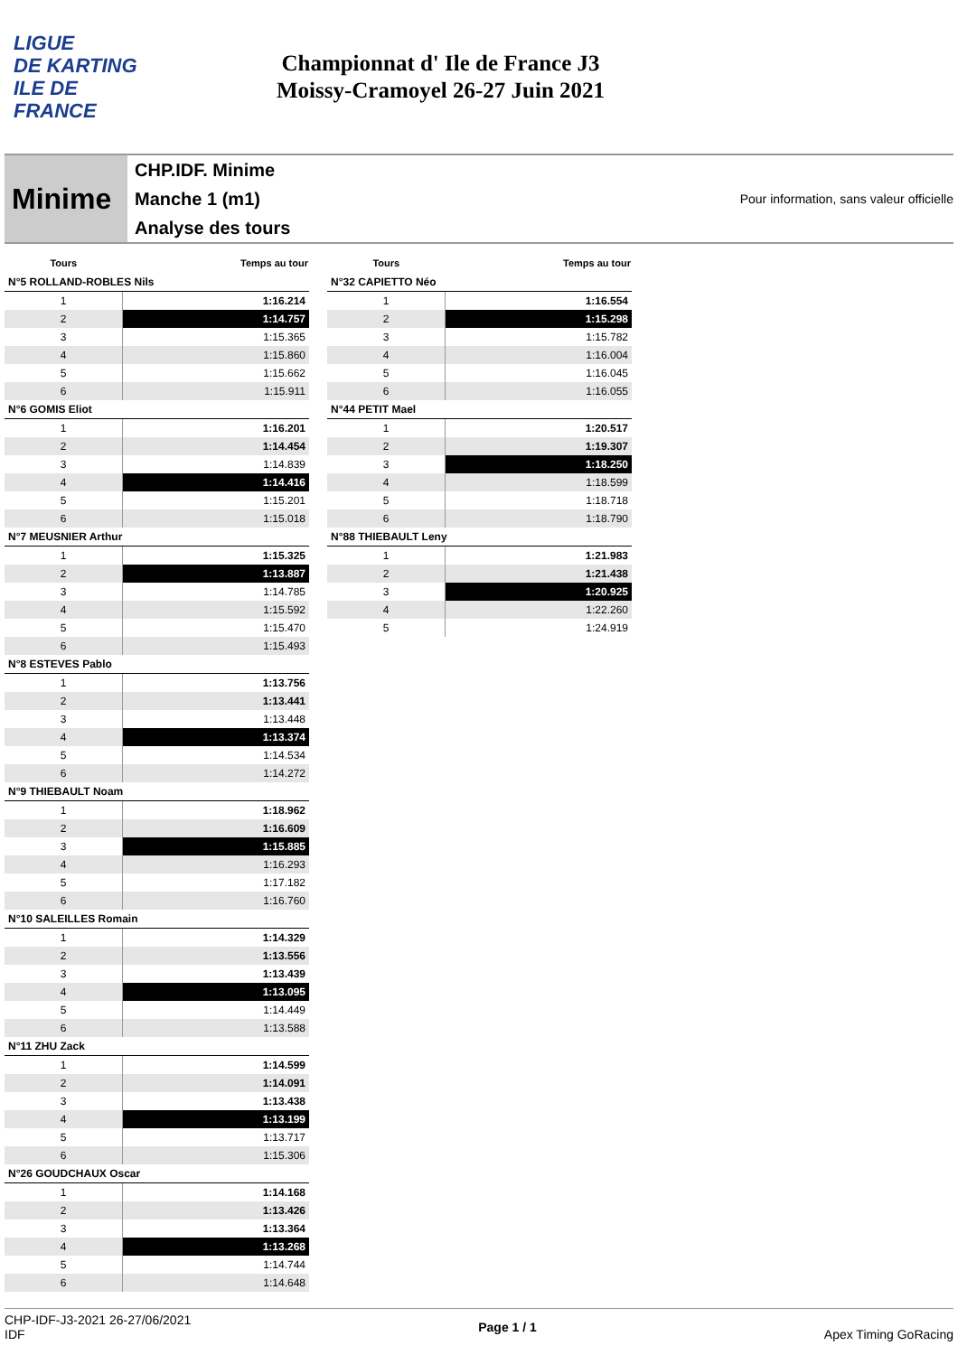LIGUE
DE KARTING
ILE DE
FRANCE
Championnat d' Ile de France J3
Moissy-Cramoyel 26-27 Juin 2021
Minime
CHP.IDF. Minime
Manche 1 (m1)
Analyse des tours
Pour information, sans valeur officielle
| Tours | Temps au tour |
| --- | --- |
| N°5 ROLLAND-ROBLES Nils | |
| 1 | 1:16.214 |
| 2 | 1:14.757 |
| 3 | 1:15.365 |
| 4 | 1:15.860 |
| 5 | 1:15.662 |
| 6 | 1:15.911 |
| N°6 GOMIS Eliot | |
| 1 | 1:16.201 |
| 2 | 1:14.454 |
| 3 | 1:14.839 |
| 4 | 1:14.416 |
| 5 | 1:15.201 |
| 6 | 1:15.018 |
| N°7 MEUSNIER Arthur | |
| 1 | 1:15.325 |
| 2 | 1:13.887 |
| 3 | 1:14.785 |
| 4 | 1:15.592 |
| 5 | 1:15.470 |
| 6 | 1:15.493 |
| N°8 ESTEVES Pablo | |
| 1 | 1:13.756 |
| 2 | 1:13.441 |
| 3 | 1:13.448 |
| 4 | 1:13.374 |
| 5 | 1:14.534 |
| 6 | 1:14.272 |
| N°9 THIEBAULT Noam | |
| 1 | 1:18.962 |
| 2 | 1:16.609 |
| 3 | 1:15.885 |
| 4 | 1:16.293 |
| 5 | 1:17.182 |
| 6 | 1:16.760 |
| N°10 SALEILLES Romain | |
| 1 | 1:14.329 |
| 2 | 1:13.556 |
| 3 | 1:13.439 |
| 4 | 1:13.095 |
| 5 | 1:14.449 |
| 6 | 1:13.588 |
| N°11 ZHU Zack | |
| 1 | 1:14.599 |
| 2 | 1:14.091 |
| 3 | 1:13.438 |
| 4 | 1:13.199 |
| 5 | 1:13.717 |
| 6 | 1:15.306 |
| N°26 GOUDCHAUX Oscar | |
| 1 | 1:14.168 |
| 2 | 1:13.426 |
| 3 | 1:13.364 |
| 4 | 1:13.268 |
| 5 | 1:14.744 |
| 6 | 1:14.648 |
| Tours | Temps au tour |
| --- | --- |
| N°32 CAPIETTO Néo | |
| 1 | 1:16.554 |
| 2 | 1:15.298 |
| 3 | 1:15.782 |
| 4 | 1:16.004 |
| 5 | 1:16.045 |
| 6 | 1:16.055 |
| N°44 PETIT Mael | |
| 1 | 1:20.517 |
| 2 | 1:19.307 |
| 3 | 1:18.250 |
| 4 | 1:18.599 |
| 5 | 1:18.718 |
| 6 | 1:18.790 |
| N°88 THIEBAULT Leny | |
| 1 | 1:21.983 |
| 2 | 1:21.438 |
| 3 | 1:20.925 |
| 4 | 1:22.260 |
| 5 | 1:24.919 |
CHP-IDF-J3-2021 26-27/06/2021
IDF
Page 1 / 1 Apex Timing GoRacing